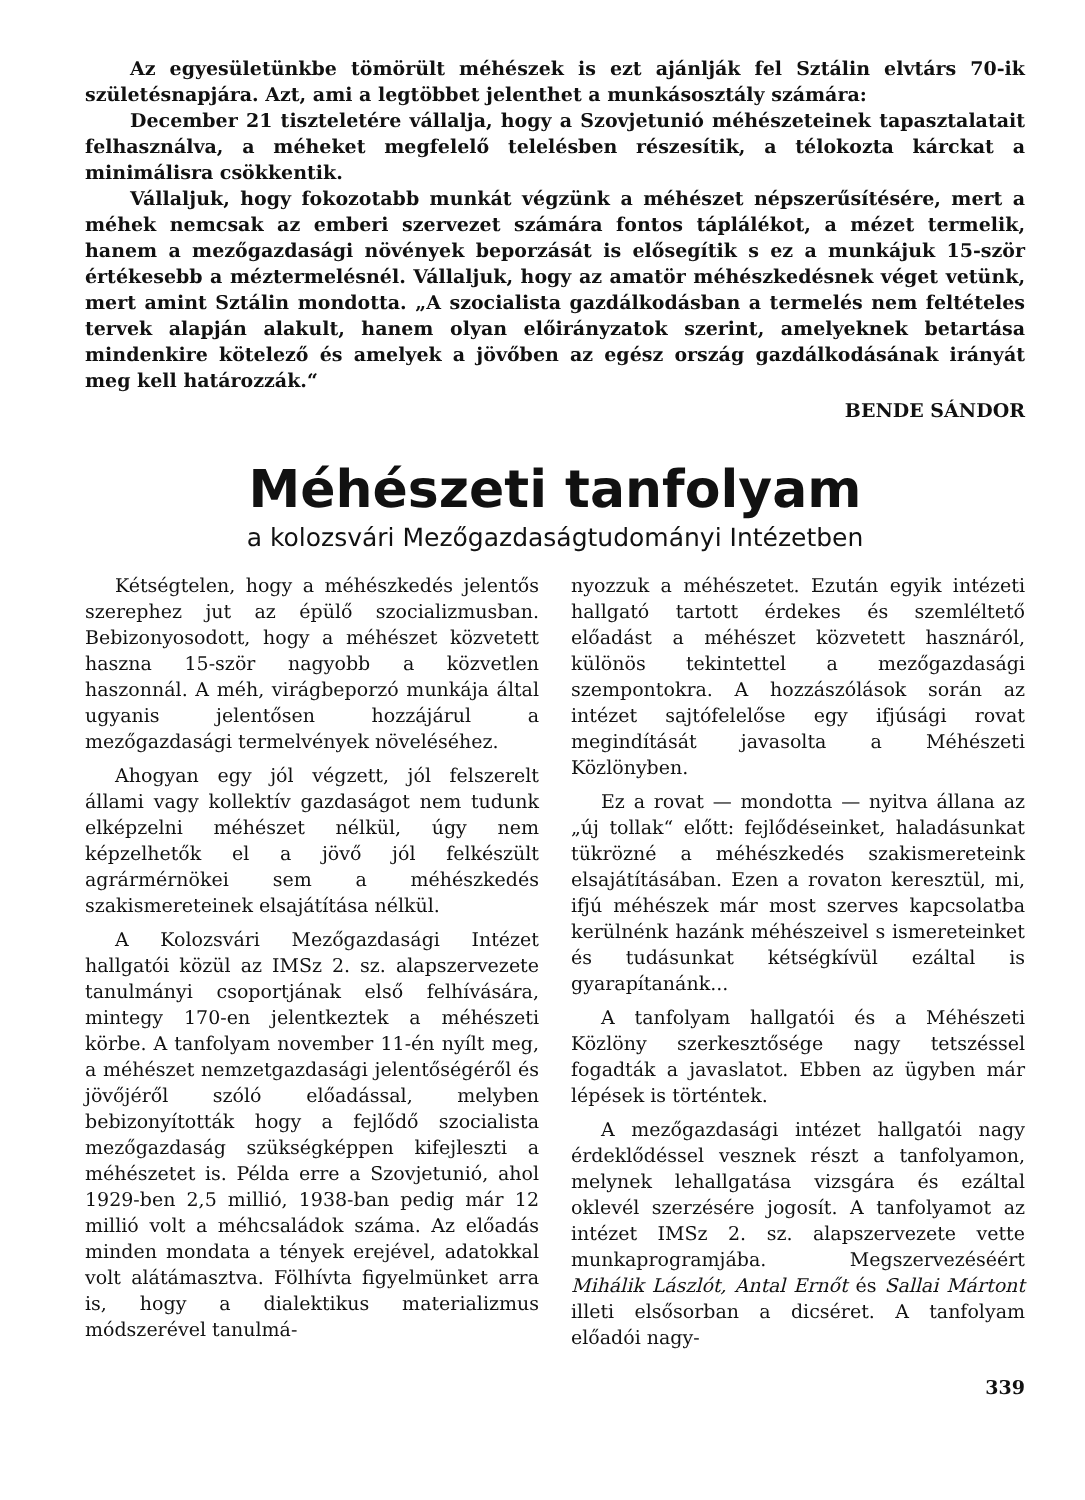Az egyesületünkbe tömörült méhészek is ezt ajánlják fel Sztálin elvtárs 70-ik születésnapjára. Azt, ami a legtöbbet jelenthet a munkásosztály számára:
December 21 tiszteletére vállalja, hogy a Szovjetunió méhészeteinek tapasztalatait felhasználva, a méheket megfelelő telelésben részesítik, a télokozta kárckat a minimálisra csökkentik.
Vállaljuk, hogy fokozotabb munkát végzünk a méhészet népszerűsítésére, mert a méhek nemcsak az emberi szervezet számára fontos táplálékot, a mézet termelik, hanem a mezőgazdasági növények beporzását is elősegítik s ez a munkájuk 15-ször értékesebb a méztermelésnél. Vállaljuk, hogy az amatör méhészkedésnek véget vetünk, mert amint Sztálin mondotta. „A szocialista gazdálkodásban a termelés nem feltételes tervek alapján alakult, hanem olyan előirányzatok szerint, amelyeknek betartása mindenkire kötelező és amelyek a jövőben az egész ország gazdálkodásának irányát meg kell határozzák.“
BENDE SÁNDOR
Méhészeti tanfolyam
a kolozsvári Mezőgazdaságtudományi Intézetben
Kétségtelen, hogy a méhészkedés jelentős szerephez jut az épülő szocializmusban. Bebizonyosodott, hogy a méhészet közvetett haszna 15-ször nagyobb a közvetlen haszonnál. A méh, virágbeporzó munkája által ugyanis jelentősen hozzájárul a mezőgazdasági termelvények növeléséhez.
Ahogyan egy jól végzett, jól felszerelt állami vagy kollektív gazdaságot nem tudunk elképzelni méhészet nélkül, úgy nem képzelhetők el a jövő jól felkészült agrármérnökei sem a méhészkedés szakismereteinek elsajátítása nélkül.
A Kolozsvári Mezőgazdasági Intézet hallgatói közül az IMSz 2. sz. alapszervezete tanulmányi csoportjának első felhívására, mintegy 170-en jelentkeztek a méhészeti körbe. A tanfolyam november 11-én nyílt meg, a méhészet nemzetgazdasági jelentőségéről és jövőjéről szóló előadással, melyben bebizonyították hogy a fejlődő szocialista mezőgazdaság szükségképpen kifejleszti a méhészetet is. Példa erre a Szovjetunió, ahol 1929-ben 2,5 millió, 1938-ban pedig már 12 millió volt a méhcsaládok száma. Az előadás minden mondata a tények erejével, adatokkal volt alátámasztva. Fölhívta figyelmünket arra is, hogy a dialektikus materializmus módszerével tanulmá-
nyozzuk a méhészetet. Ezután egyik intézeti hallgató tartott érdekes és szemléltető előadást a méhészet közvetett hasznáról, különös tekintettel a mezőgazdasági szempontokra. A hozzászólások során az intézet sajtófelelőse egy ifjúsági rovat megindítását javasolta a Méhészeti Közlönyben.
Ez a rovat — mondotta — nyitva állana az „új tollak“ előtt: fejlődéseinket, haladásunkat tükrözné a méhészkedés szakismereteink elsajátításában. Ezen a rovaton keresztül, mi, ifjú méhészek már most szerves kapcsolatba kerülnénk hazánk méhészeivel s ismereteinket és tudásunkat kétségkívül ezáltal is gyarapítanánk...
A tanfolyam hallgatói és a Méhészeti Közlöny szerkesztősége nagy tetszéssel fogadták a javaslatot. Ebben az ügyben már lépések is történtek.
A mezőgazdasági intézet hallgatói nagy érdeklődéssel vesznek részt a tanfolyamon, melynek lehallgatása vizsgára és ezáltal oklevél szerzésére jogosít. A tanfolyamot az intézet IMSz 2. sz. alapszervezete vette munkaprogramjába. Megszervezéséért Mihálik Lászlót, Antal Ernőt és Sallai Mártont illeti elsősorban a dicséret. A tanfolyam előadói nagy-
339